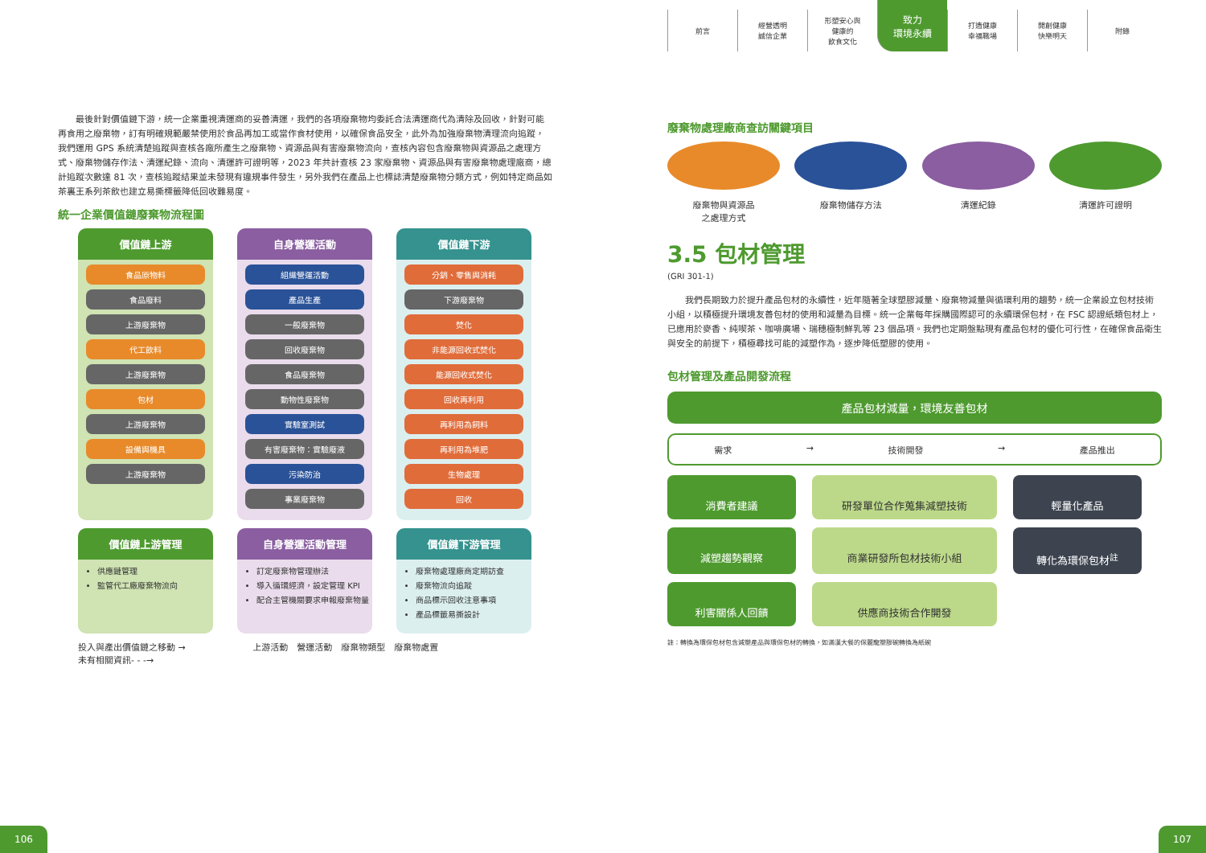前言 經營透明
誠信企業
形塑安心與
健康的
飲食文化
致力
環境永續
打造健康
幸福職場
開創健康
快樂明天
附錄
最後針對價值鏈下游，統一企業重視清運商的妥善清運，我們的各項廢棄物均委託合法清運商代為清除及回收，針對可能再食用之廢棄物，訂有明確規範嚴禁使用於食品再加工或當作食材使用，以確保食品安全，此外為加強廢棄物清理流向追蹤，我們運用 GPS 系統清楚追蹤與查核各廠所產生之廢棄物、資源品與有害廢棄物流向，查核內容包含廢棄物與資源品之處理方式、廢棄物儲存作法、清運紀錄、流向、清運許可證明等，2023 年共計查核 23 家廢棄物、資源品與有害廢棄物處理廠商，總計追蹤次數達 81 次，查核追蹤結果並未發現有違規事件發生，另外我們在產品上也標誌清楚廢棄物分類方式，例如特定商品如茶裏王系列茶飲也建立易撕標籤降低回收難易度。
統一企業價值鏈廢棄物流程圖
價值鏈上游
食品原物料
食品廢料
上游廢棄物
代工飲料
上游廢棄物
包材
上游廢棄物
設備與機具
上游廢棄物
自身營運活動
組織營運活動
產品生產
一般廢棄物
回收廢棄物
食品廢棄物
動物性廢棄物
實驗室測試
有害廢棄物：實驗廢液
污染防治
事業廢棄物
價值鏈下游
分銷、零售與消耗
下游廢棄物
焚化
非能源回收式焚化
能源回收式焚化
回收再利用
再利用為飼料
再利用為堆肥
生物處理
回收
價值鏈上游管理
供應鏈管理
監管代工廠廢棄物流向
自身營運活動管理
訂定廢棄物管理辦法
導入循環經濟，設定管理 KPI
配合主管機關要求申報廢棄物量
價值鏈下游管理
廢棄物處理廠商定期訪查
廢棄物流向追蹤
商品標示回收注意事項
產品標籤易撕設計
投入與產出價值鏈之移動 → 上游活動　營運活動　廢棄物類型　廢棄物處置
未有相關資訊- - -→
廢棄物處理廠商查訪關鍵項目
廢棄物與資源品
之處理方式
廢棄物儲存方法 清運紀錄 清運許可證明
3.5 包材管理
(GRI 301-1)
我們長期致力於提升產品包材的永續性，近年隨著全球塑膠減量、廢棄物減量與循環利用的趨勢，統一企業設立包材技術小組，以積極提升環境友善包材的使用和減量為目標。統一企業每年採購國際認可的永續環保包材，在 FSC 認證紙類包材上，已應用於麥香、純喫茶、咖啡廣場、瑞穗極制鮮乳等 23 個品項。我們也定期盤點現有產品包材的優化可行性，在確保食品衛生與安全的前提下，積極尋找可能的減塑作為，逐步降低塑膠的使用。
包材管理及產品開發流程
產品包材減量，環境友善包材
需求 → 技術開發 → 產品推出
消費者建議
研發單位合作蒐集減塑技術
輕量化產品
減塑趨勢觀察
商業研發所包材技術小組
轉化為環保包材<sup>註</sup>
利害關係人回饋
供應商技術合作開發
註：轉換為環保包材包含減塑產品與環保包材的轉換，如滿漢大餐的保麗龍塑膠碗轉換為紙碗
106 107